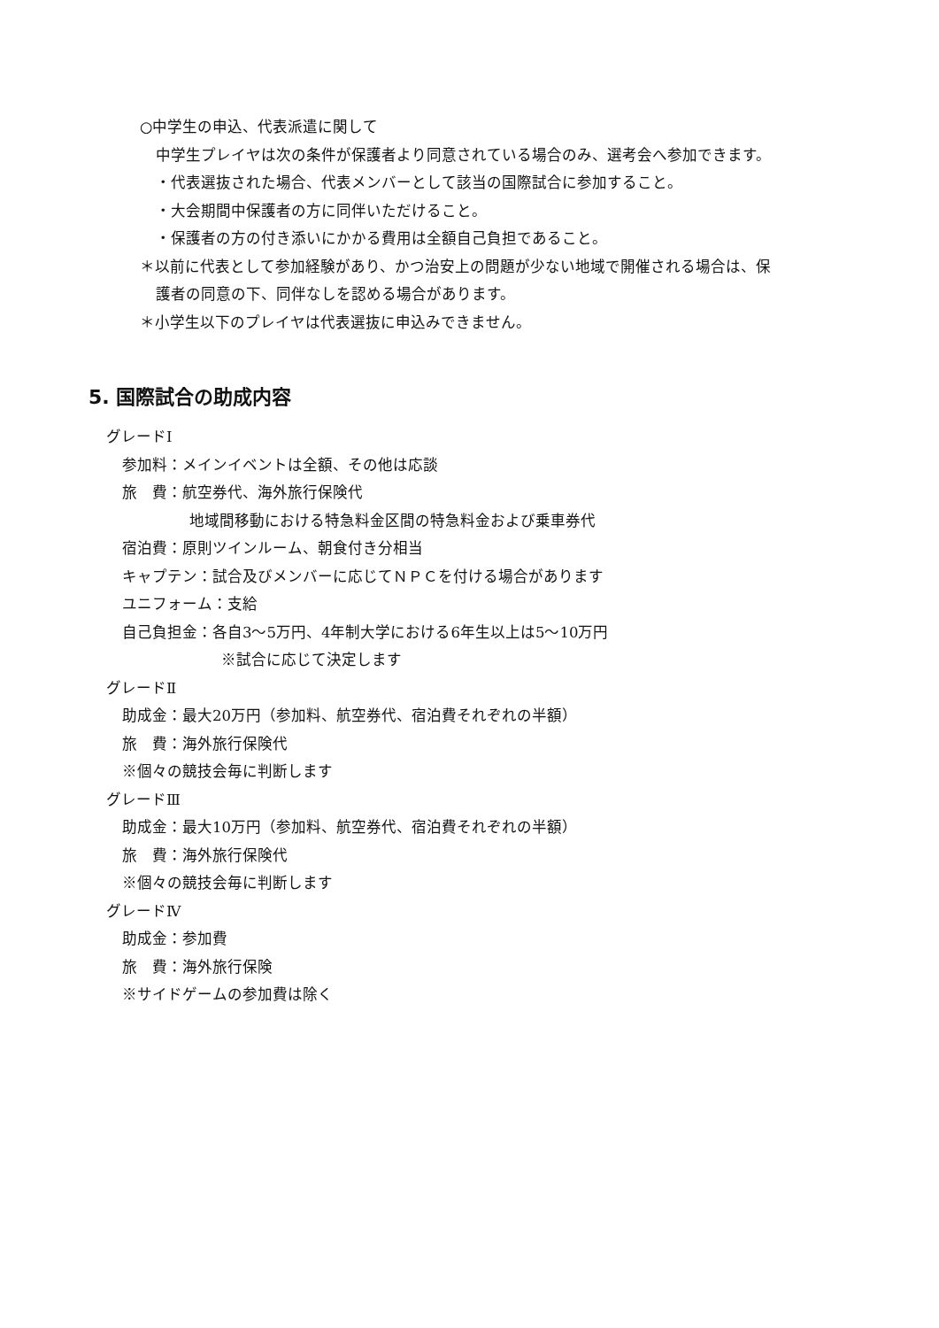○中学生の申込、代表派遣に関して
中学生プレイヤは次の条件が保護者より同意されている場合のみ、選考会へ参加できます。
・代表選抜された場合、代表メンバーとして該当の国際試合に参加すること。
・大会期間中保護者の方に同伴いただけること。
・保護者の方の付き添いにかかる費用は全額自己負担であること。
＊以前に代表として参加経験があり、かつ治安上の問題が少ない地域で開催される場合は、保
護者の同意の下、同伴なしを認める場合があります。
＊小学生以下のプレイヤは代表選抜に申込みできません。
5. 国際試合の助成内容
グレードⅠ
参加料：メインイベントは全額、その他は応談
旅　費：航空券代、海外旅行保険代
地域間移動における特急料金区間の特急料金および乗車券代
宿泊費：原則ツインルーム、朝食付き分相当
キャプテン：試合及びメンバーに応じてＮＰＣを付ける場合があります
ユニフォーム：支給
自己負担金：各自3～5万円、4年制大学における6年生以上は5～10万円
※試合に応じて決定します
グレードⅡ
助成金：最大20万円（参加料、航空券代、宿泊費それぞれの半額）
旅　費：海外旅行保険代
※個々の競技会毎に判断します
グレードⅢ
助成金：最大10万円（参加料、航空券代、宿泊費それぞれの半額）
旅　費：海外旅行保険代
※個々の競技会毎に判断します
グレードⅣ
助成金：参加費
旅　費：海外旅行保険
※サイドゲームの参加費は除く